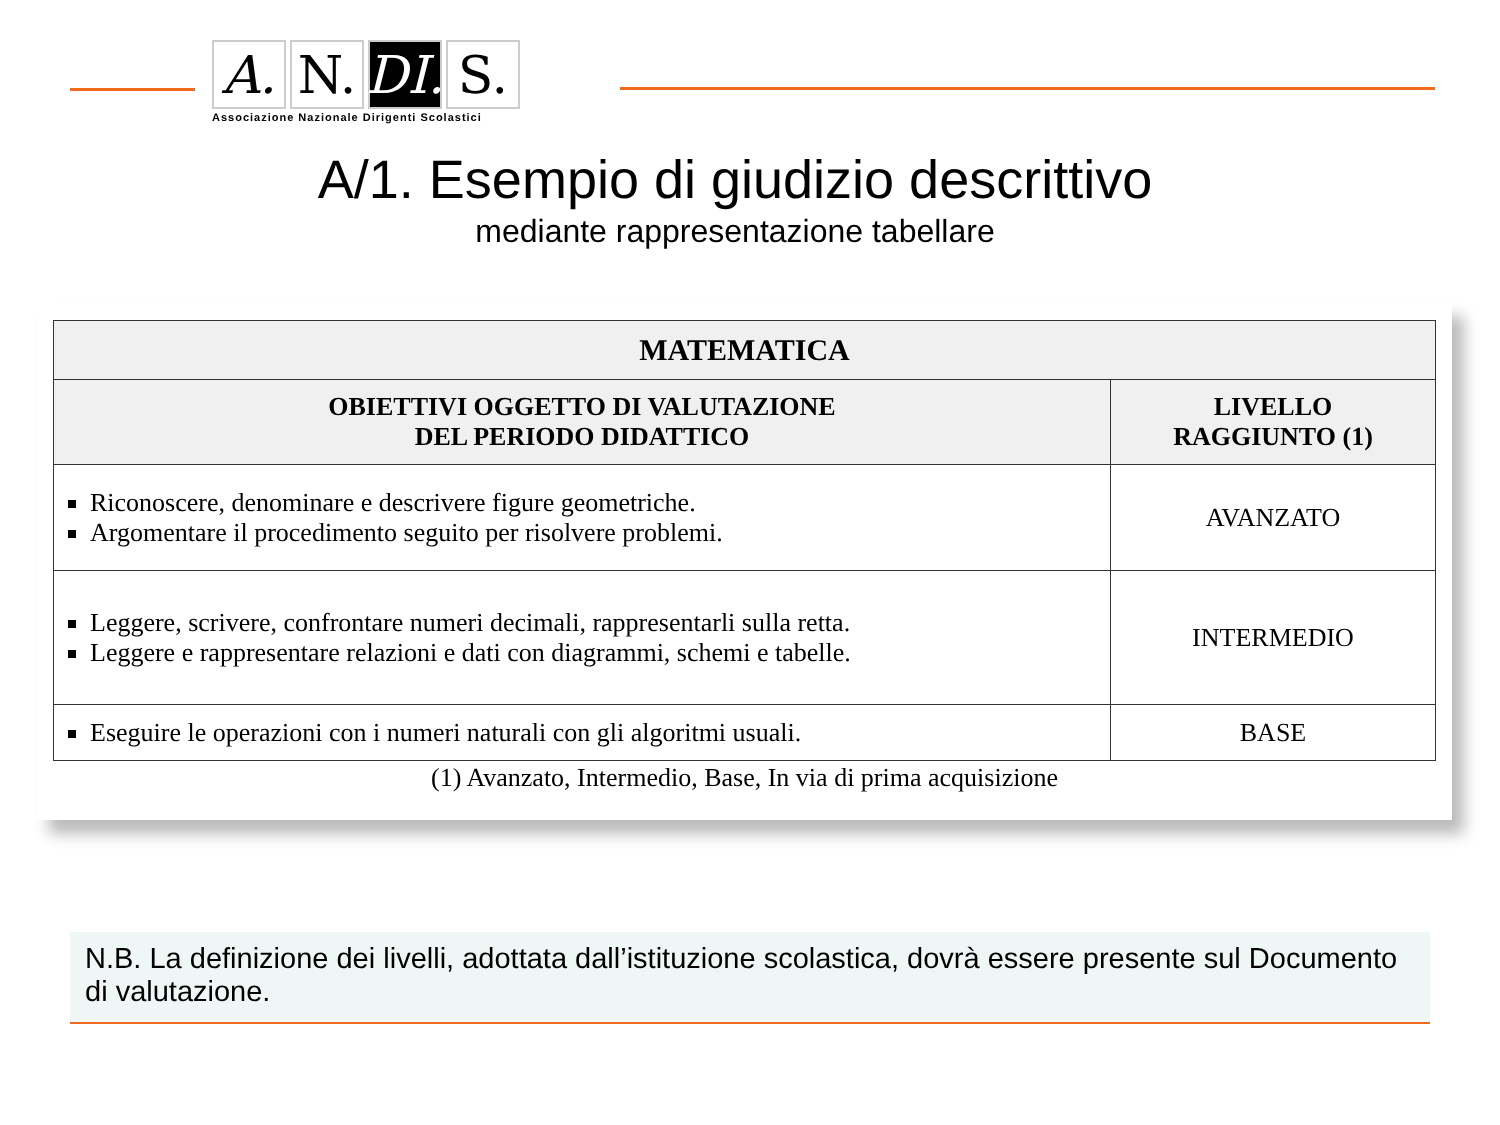A. N. DI.
S.
Associazione Nazionale Dirigenti Scolastici
A/1. Esempio di giudizio descrittivo
mediante rappresentazione tabellare
| MATEMATICA | |
| --- | --- |
| OBIETTIVI OGGETTO DI VALUTAZIONE DEL PERIODO DIDATTICO | LIVELLO RAGGIUNTO (1) |
| Riconoscere, denominare e descrivere figure geometriche. Argomentare il procedimento seguito per risolvere problemi. | AVANZATO |
| Leggere, scrivere, confrontare numeri decimali, rappresentarli sulla retta. Leggere e rappresentare relazioni e dati con diagrammi, schemi e tabelle. | INTERMEDIO |
| Eseguire le operazioni con i numeri naturali con gli algoritmi usuali. | BASE |
(1) Avanzato, Intermedio, Base, In via di prima acquisizione
N.B. La definizione dei livelli, adottata dall’istituzione scolastica, dovrà essere presente sul Documento di valutazione.